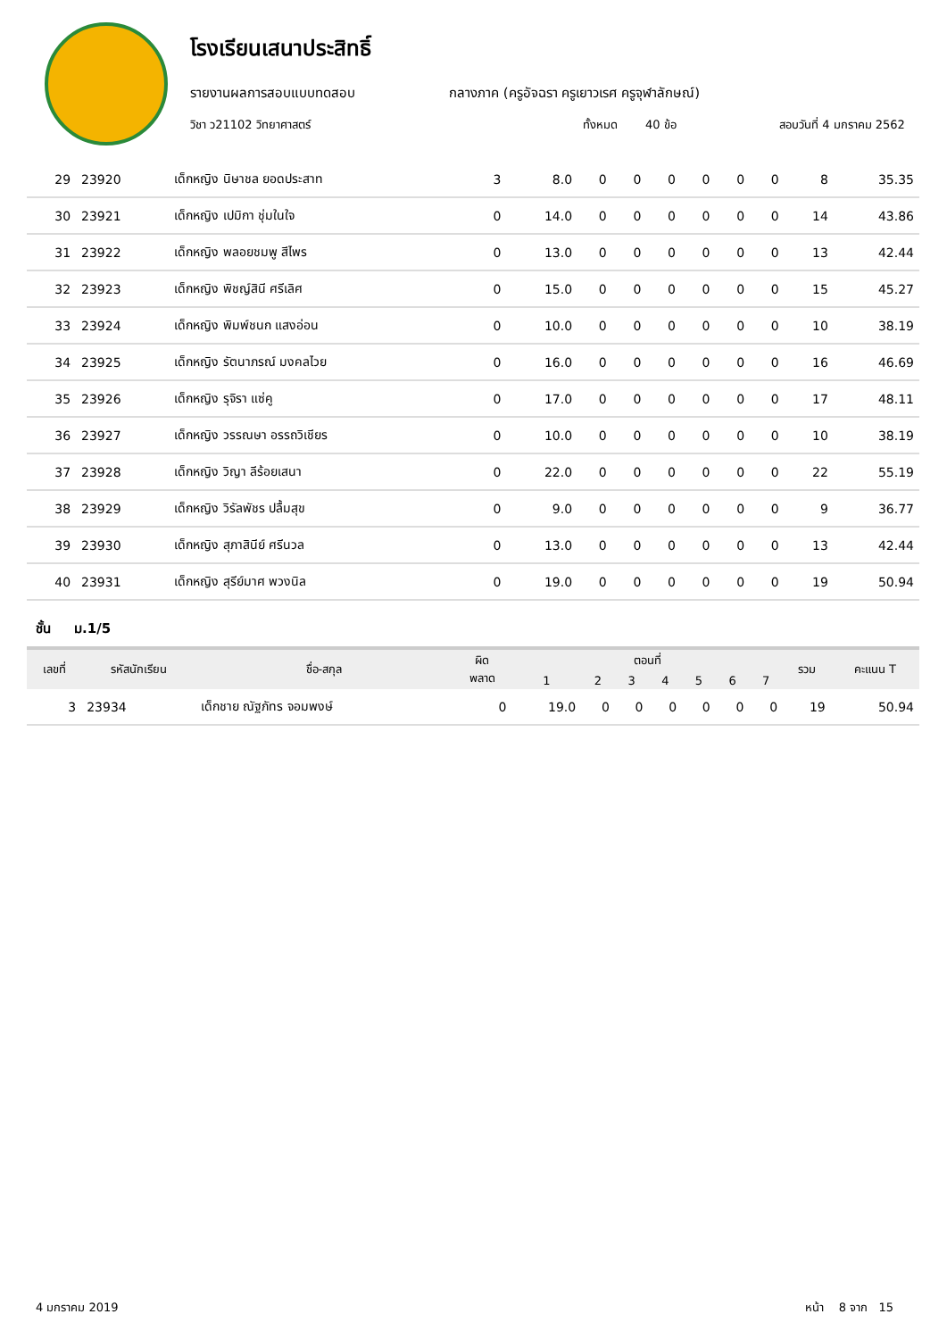โรงเรียนเสนาประสิทธิ์
รายงานผลการสอบแบบทดสอบ กลางภาค (ครูอัจฉรา ครูเยาวเรศ ครูจุฬาลักษณ์)
วิชา ว21102 วิทยาศาสตร์ ทั้งหมด 40 ข้อ สอบวันที่ 4 มกราคม 2562
| 29 | 23920 | เด็กหญิง นิษาชล ยอดประสาท | 3 | 8.0 | 0 | 0 | 0 | 0 | 0 | 0 | 8 | 35.35 |
| 30 | 23921 | เด็กหญิง เปมิกา ชุ่มในใจ | 0 | 14.0 | 0 | 0 | 0 | 0 | 0 | 0 | 14 | 43.86 |
| 31 | 23922 | เด็กหญิง พลอยชมพู สีไพร | 0 | 13.0 | 0 | 0 | 0 | 0 | 0 | 0 | 13 | 42.44 |
| 32 | 23923 | เด็กหญิง พิชญ์สินี ศรีเลิศ | 0 | 15.0 | 0 | 0 | 0 | 0 | 0 | 0 | 15 | 45.27 |
| 33 | 23924 | เด็กหญิง พิมพ์ชนก แสงอ่อน | 0 | 10.0 | 0 | 0 | 0 | 0 | 0 | 0 | 10 | 38.19 |
| 34 | 23925 | เด็กหญิง รัตนาภรณ์ มงคลไวย | 0 | 16.0 | 0 | 0 | 0 | 0 | 0 | 0 | 16 | 46.69 |
| 35 | 23926 | เด็กหญิง รุจิรา แซ่คู | 0 | 17.0 | 0 | 0 | 0 | 0 | 0 | 0 | 17 | 48.11 |
| 36 | 23927 | เด็กหญิง วรรณษา อรรถวิเชียร | 0 | 10.0 | 0 | 0 | 0 | 0 | 0 | 0 | 10 | 38.19 |
| 37 | 23928 | เด็กหญิง วิญา ลีร้อยเสนา | 0 | 22.0 | 0 | 0 | 0 | 0 | 0 | 0 | 22 | 55.19 |
| 38 | 23929 | เด็กหญิง วิรัลพัชร ปลื้มสุข | 0 | 9.0 | 0 | 0 | 0 | 0 | 0 | 0 | 9 | 36.77 |
| 39 | 23930 | เด็กหญิง สุภาสินีย์ ศรีนวล | 0 | 13.0 | 0 | 0 | 0 | 0 | 0 | 0 | 13 | 42.44 |
| 40 | 23931 | เด็กหญิง สุรีย์มาศ พวงนิล | 0 | 19.0 | 0 | 0 | 0 | 0 | 0 | 0 | 19 | 50.94 |
ชั้น ม.1/5
| เลขที่ | รหัสนักเรียน | ชื่อ-สกุล | ผิด พลาด | ตอนที่ | | | | | | | รวม | คะแนน T |
| --- | --- | --- | --- | --- | --- | --- | --- | --- | --- | --- | --- | --- |
| | | | | 1 | 2 | 3 | 4 | 5 | 6 | 7 | | |
| 3 | 23934 | เด็กชาย ณัฐภัทร จอมพงษ์ | 0 | 19.0 | 0 | 0 | 0 | 0 | 0 | 0 | 19 | 50.94 |
4 มกราคม 2019 หน้า 8 จาก 15